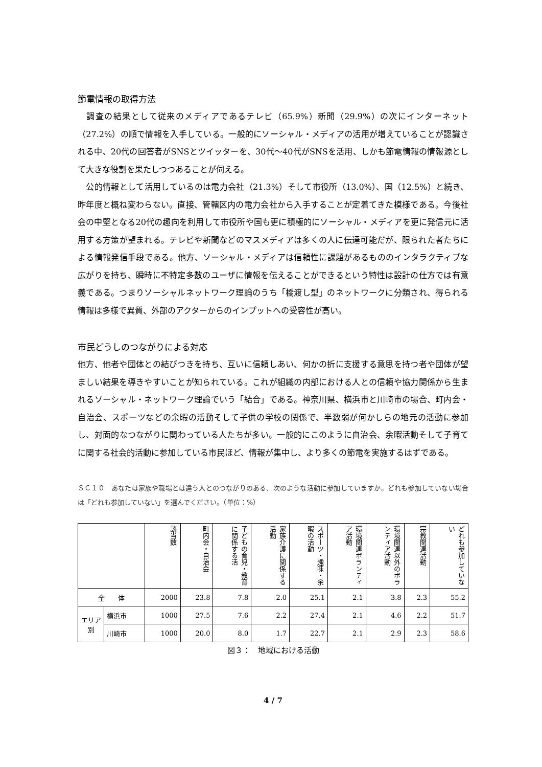節電情報の取得方法
　調査の結果として従来のメディアであるテレビ（65.9%）新聞（29.9%）の次にインターネット（27.2%）の順で情報を入手している。一般的にソーシャル・メディアの活用が増えていることが認識される中、20代の回答者がSNSとツイッターを、30代〜40代がSNSを活用、しかも節電情報の情報源として大きな役割を果たしつつあることが伺える。
　公的情報として活用しているのは電力会社（21.3%）そして市役所（13.0%）、国（12.5%）と続き、昨年度と概ね変わらない。直接、管轄区内の電力会社から入手することが定着てきた模様である。今後社会の中堅となる20代の趣向を利用して市役所や国も更に積極的にソーシャル・メディアを更に発信元に活用する方策が望まれる。テレビや新聞などのマスメディアは多くの人に伝達可能だが、限られた者たちによる情報発信手段である。他方、ソーシャル・メディアは信頼性に課題があるもののインタラクティブな広がりを持ち、瞬時に不特定多数のユーザに情報を伝えることができるという特性は設計の仕方では有意義である。つまりソーシャルネットワーク理論のうち「橋渡し型」のネットワークに分類され、得られる情報は多様で異質、外部のアクターからのインプットへの受容性が高い。
市民どうしのつながりによる対応
他方、他者や団体との結びつきを持ち、互いに信頼しあい、何かの折に支援する意思を持つ者や団体が望ましい結果を導きやすいことが知られている。これが組織の内部における人との信頼や協力関係から生まれるソーシャル・ネットワーク理論でいう「結合」である。神奈川県、横浜市と川崎市の場合、町内会・自治会、スポーツなどの余暇の活動そして子供の学校の関係で、半数弱が何かしらの地元の活動に参加し、対面的なつながりに関わっている人たちが多い。一般的にこのように自治会、余暇活動そして子育てに関する社会的活動に参加している市民ほど、情報が集中し、より多くの節電を実施するはずである。
ＳＣ１０　あなたは家族や職場とは違う人とのつながりのある、次のような活動に参加していますか。どれも参加していない場合は「どれも参加していない」を選んでください。（単位：%）
| | | 該当数 | 町内会・自治会 | 子どもの育児・教育に関係する活 | 家族介護に関係する活動 | スポーツ・趣味・余暇の活動 | 環境関連ボランティア活動 | 環境関連以外のボランティア活動 | 宗教関連活動 | どれも参加していない |
| --- | --- | --- | --- | --- | --- | --- | --- | --- | --- | --- |
| 全 体 | | 2000 | 23.8 | 7.8 | 2.0 | 25.1 | 2.1 | 3.8 | 2.3 | 55.2 |
| エリア別 | 横浜市 | 1000 | 27.5 | 7.6 | 2.2 | 27.4 | 2.1 | 4.6 | 2.2 | 51.7 |
| | 川崎市 | 1000 | 20.0 | 8.0 | 1.7 | 22.7 | 2.1 | 2.9 | 2.3 | 58.6 |
図３：　地域における活動
4 / 7